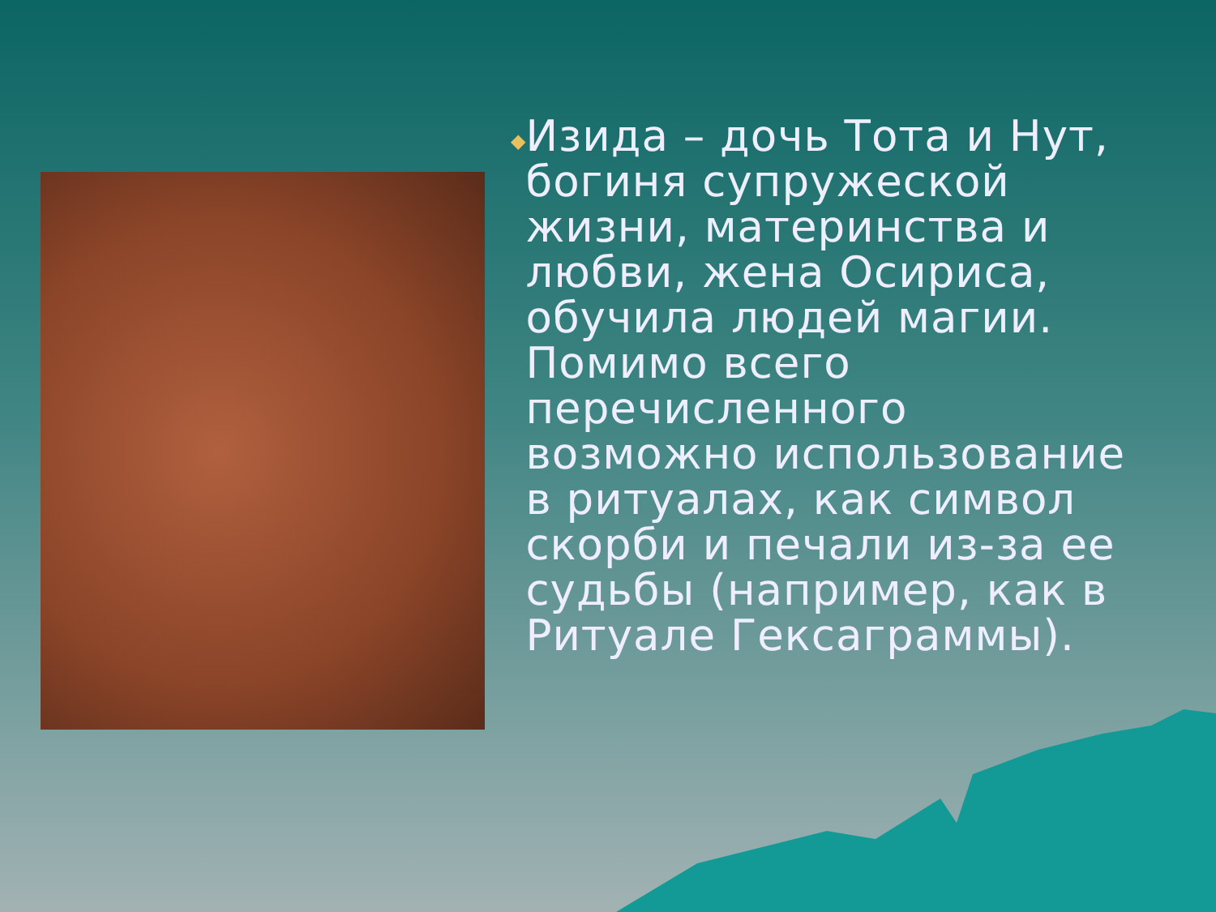◆
Изида – дочь Тота и Нут, богиня супружеской жизни, материнства и любви, жена Осириса, обучила людей магии. Помимо всего перечисленного возможно использование в ритуалах, как символ скорби и печали из-за ее судьбы (например, как в Ритуале Гексаграммы).